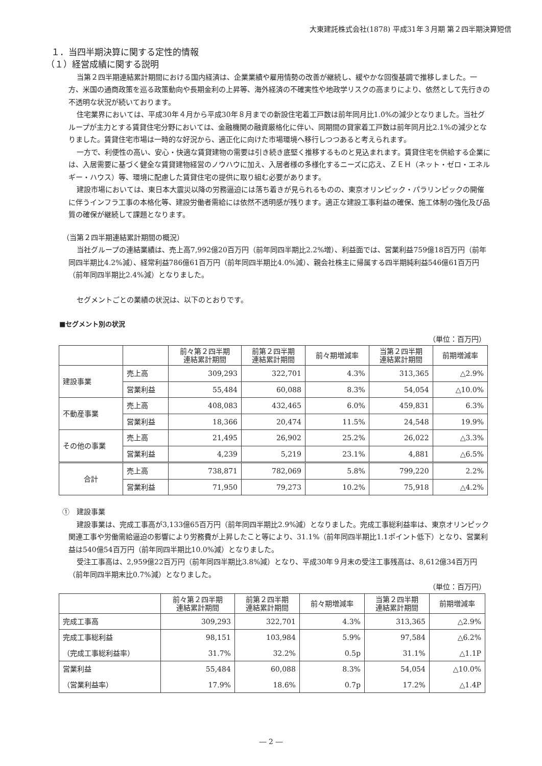大東建託株式会社(1878) 平成31年３月期 第２四半期決算短信
１．当四半期決算に関する定性的情報
（１）経営成績に関する説明
当第２四半期連結累計期間における国内経済は、企業業績や雇用情勢の改善が継続し、緩やかな回復基調で推移しました。一方、米国の通商政策を巡る政策動向や長期金利の上昇等、海外経済の不確実性や地政学リスクの高まりにより、依然として先行きの不透明な状況が続いております。
住宅業界においては、平成30年４月から平成30年８月までの新設住宅着工戸数は前年同月比1.0%の減少となりました。当社グループが主力とする賃貸住宅分野においては、金融機関の融資厳格化に伴い、同期間の貸家着工戸数は前年同月比2.1%の減少となりました。賃貸住宅市場は一時的な好況から、適正化に向けた市場環境へ移行しつつあると考えられます。
一方で、利便性の高い、安心・快適な賃貸建物の需要は引き続き底堅く推移するものと見込まれます。賃貸住宅を供給する企業には、入居需要に基づく健全な賃貸建物経営のノウハウに加え、入居者様の多様化するニーズに応え、ＺＥＨ（ネット・ゼロ・エネルギー・ハウス）等、環境に配慮した賃貸住宅の提供に取り組む必要があります。
建設市場においては、東日本大震災以降の労務逼迫には落ち着きが見られるものの、東京オリンピック・パラリンピックの開催に伴うインフラ工事の本格化等、建設労働者需給には依然不透明感が残ります。適正な建設工事利益の確保、施工体制の強化及び品質の確保が継続して課題となります。
（当第２四半期連結累計期間の概況）
当社グループの連結業績は、売上高7,992億20百万円（前年同四半期比2.2%増）、利益面では、営業利益759億18百万円（前年同四半期比4.2%減）、経常利益786億61百万円（前年同四半期比4.0%減）、親会社株主に帰属する四半期純利益546億61百万円（前年同四半期比2.4%減）となりました。
セグメントごとの業績の状況は、以下のとおりです。
■セグメント別の状況
（単位：百万円）
| | | 前々第２四半期 連結累計期間 | 前第２四半期 連結累計期間 | 前々期増減率 | 当第２四半期 連結累計期間 | 前期増減率 |
| --- | --- | --- | --- | --- | --- | --- |
| 建設事業 | 売上高 | 309,293 | 322,701 | 4.3% | 313,365 | △2.9% |
| | 営業利益 | 55,484 | 60,088 | 8.3% | 54,054 | △10.0% |
| 不動産事業 | 売上高 | 408,083 | 432,465 | 6.0% | 459,831 | 6.3% |
| | 営業利益 | 18,366 | 20,474 | 11.5% | 24,548 | 19.9% |
| その他の事業 | 売上高 | 21,495 | 26,902 | 25.2% | 26,022 | △3.3% |
| | 営業利益 | 4,239 | 5,219 | 23.1% | 4,881 | △6.5% |
| 合計 | 売上高 | 738,871 | 782,069 | 5.8% | 799,220 | 2.2% |
| | 営業利益 | 71,950 | 79,273 | 10.2% | 75,918 | △4.2% |
①　建設事業
建設事業は、完成工事高が3,133億65百万円（前年同四半期比2.9%減）となりました。完成工事総利益率は、東京オリンピック関連工事や労働需給逼迫の影響により労務費が上昇したこと等により、31.1%（前年同四半期比1.1ポイント低下）となり、営業利益は540億54百万円（前年同四半期比10.0%減）となりました。
受注工事高は、2,959億22百万円（前年同四半期比3.8%減）となり、平成30年９月末の受注工事残高は、8,612億34百万円（前年同四半期末比0.7%減）となりました。
（単位：百万円）
| | 前々第２四半期 連結累計期間 | 前第２四半期 連結累計期間 | 前々期増減率 | 当第２四半期 連結累計期間 | 前期増減率 |
| --- | --- | --- | --- | --- | --- |
| 完成工事高 | 309,293 | 322,701 | 4.3% | 313,365 | △2.9% |
| 完成工事総利益 | 98,151 | 103,984 | 5.9% | 97,584 | △6.2% |
| （完成工事総利益率） | 31.7% | 32.2% | 0.5p | 31.1% | △1.1P |
| 営業利益 | 55,484 | 60,088 | 8.3% | 54,054 | △10.0% |
| （営業利益率） | 17.9% | 18.6% | 0.7p | 17.2% | △1.4P |
― 2 ―